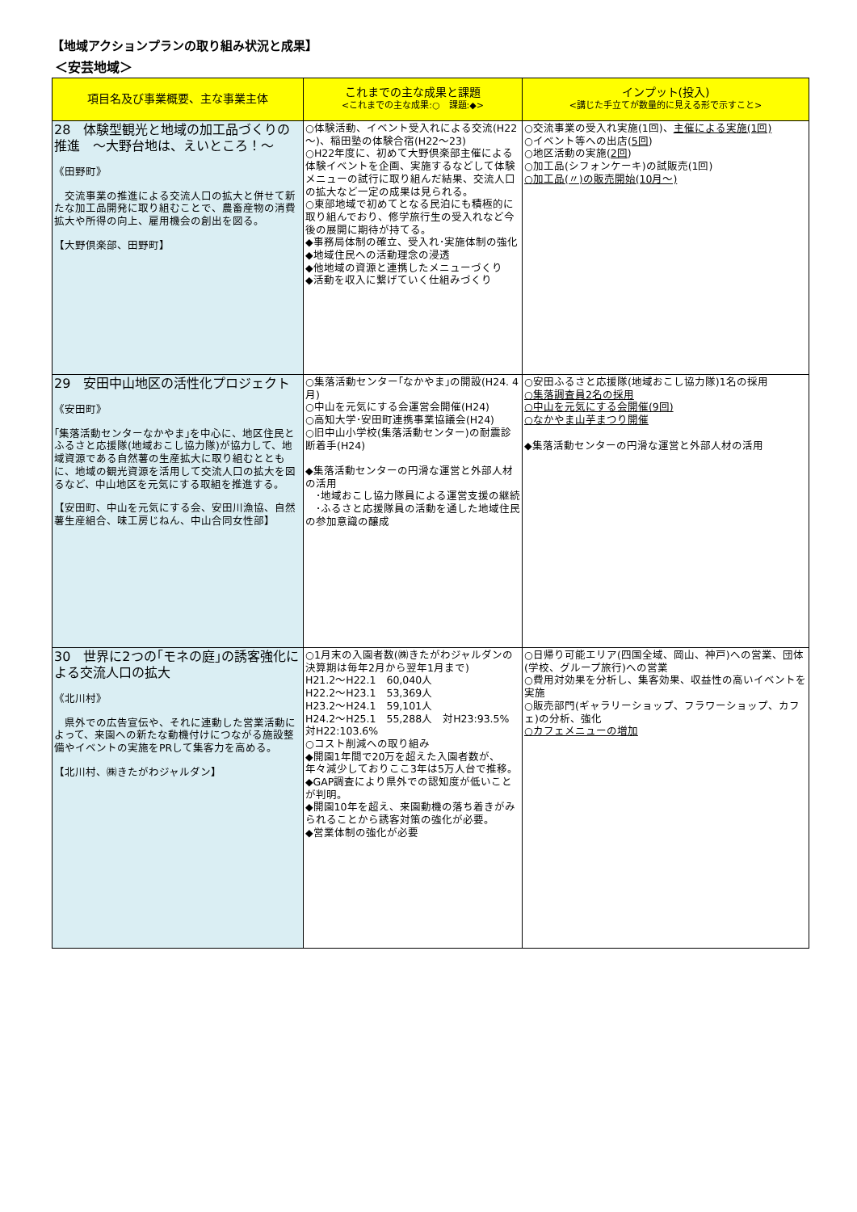【地域アクションプランの取り組み状況と成果】
＜安芸地域＞
| 項目名及び事業概要、主な事業主体 | これまでの主な成果と課題 <これまでの主な成果:○ 課題:◆> | インプット(投入) <講じた手立てが数量的に見える形で示すこと> |
| --- | --- | --- |
| 28 体験型観光と地域の加工品づくりの推進 ～大野台地は、えいところ！～ 《田野町》 交流事業の推進による交流人口の拡大と併せて新たな加工品開発に取り組むことで、農畜産物の消費拡大や所得の向上、雇用機会の創出を図る。 【大野倶楽部、田野町】 | ○体験活動、イベント受入れによる交流(H22～)、稲田塾の体験合宿(H22～23) ○H22年度に、初めて大野倶楽部主催による体験イベントを企画、実施するなどして体験メニューの試行に取り組んだ結果、交流人口の拡大など一定の成果は見られる。 ○東部地域で初めてとなる民泊にも積極的に取り組んでおり、修学旅行生の受入れなど今後の展開に期待が持てる。 ◆事務局体制の確立、受入れ･実施体制の強化 ◆地域住民への活動理念の浸透 ◆他地域の資源と連携したメニューづくり ◆活動を収入に繋げていく仕組みづくり | ○交流事業の受入れ実施(1回)、 主催による実施(1回) ○イベント等への出店( 5回 ) ○地区活動の実施( 2回 ) ○加工品(シフォンケーキ)の試販売(1回) ○加工品(〃)の販売開始(10月～) |
| 29 安田中山地区の活性化プロジェクト 《安田町》 ｢集落活動センターなかやま｣を中心に、地区住民とふるさと応援隊(地域おこし協力隊)が協力して、地域資源である自然薯の生産拡大に取り組むとともに、地域の観光資源を活用して交流人口の拡大を図るなど、中山地区を元気にする取組を推進する。 【安田町、中山を元気にする会、安田川漁協、自然薯生産組合、味工房じねん、中山合同女性部】 | ○集落活動センター｢なかやま｣の開設(H24. 4月) ○中山を元気にする会運営会開催(H24) ○高知大学･安田町連携事業協議会(H24) ○旧中山小学校(集落活動センター)の耐震診断着手(H24) ◆集落活動センターの円滑な運営と外部人材の活用 ･地域おこし協力隊員による運営支援の継続 ･ふるさと応援隊員の活動を通した地域住民の参加意識の醸成 | ○安田ふるさと応援隊(地域おこし協力隊)1名の採用 ○集落調査員2名の採用 ○中山を元気にする会開催(9回) ○なかやま山芋まつり開催 ◆集落活動センターの円滑な運営と外部人材の活用 |
| 30 世界に2つの｢モネの庭｣の誘客強化による交流人口の拡大 《北川村》 県外での広告宣伝や、それに連動した営業活動によって、来園への新たな動機付けにつながる施設整備やイベントの実施をPRして集客力を高める。 【北川村、㈱きたがわジャルダン】 | ○1月末の入園者数(㈱きたがわジャルダンの決算期は毎年2月から翌年1月まで) H21.2～H22.1 60,040人 H22.2～H23.1 53,369人 H23.2～H24.1 59,101人 H24.2～H25.1 55,288人 対H23:93.5% 対H22:103.6% ○コスト削減への取り組み ◆開園1年間で20万を超えた入園者数が、年々減少しておりここ3年は5万人台で推移。 ◆GAP調査により県外での認知度が低いことが判明。 ◆開園10年を超え、来園動機の落ち着きがみられることから誘客対策の強化が必要。 ◆営業体制の強化が必要 | ○日帰り可能エリア(四国全域、岡山、神戸)への営業、団体(学校、グループ旅行)への営業 ○費用対効果を分析し、集客効果、収益性の高いイベントを実施 ○販売部門(ギャラリーショップ、フラワーショップ、カフェ)の分析、強化 ○カフェメニューの増加 |